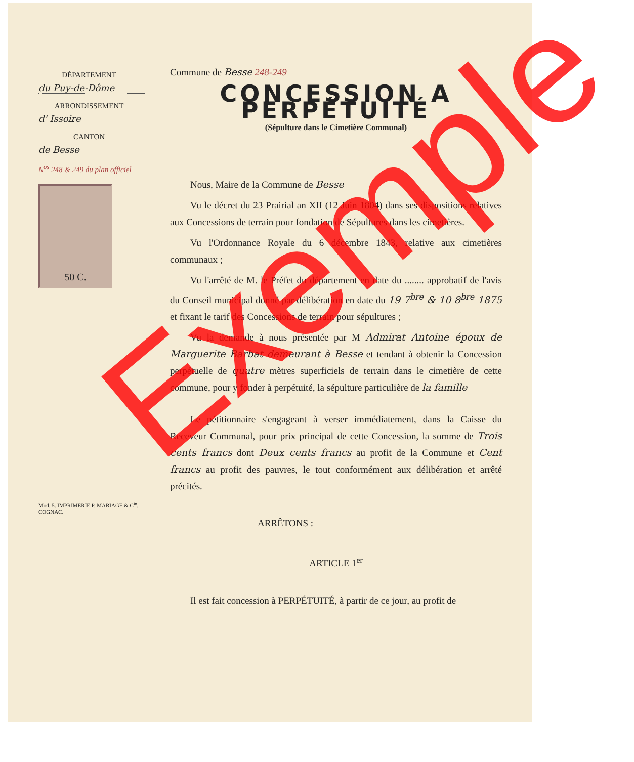DÉPARTEMENT
du Puy-de-Dôme
ARRONDISSEMENT
d' Issoire
CANTON
de Besse
N<sup>os</sup> 248 & 249 du plan officiel
50 C.
Mod. 5. IMPRIMERIE P. MARIAGE & C<sup>ie</sup>. — COGNAC.
Commune de Besse 248-249
CONCESSION A PERPÉTUITÉ
(Sépulture dans le Cimetière Communal)
Nous, Maire de la Commune de Besse
Vu le décret du 23 Prairial an XII (12 Juin 1804) dans ses dispositions relatives aux Concessions de terrain pour fondation de Sépultures dans les cimetières.
Vu l'Ordonnance Royale du 6 décembre 1843, relative aux cimetières communaux ;
Vu l'arrêté de M. le Préfet du département en date du ........ approbatif de l'avis du Conseil municipal donné par délibération en date du 19 7<sup>bre</sup> & 10 8<sup>bre</sup> 1875 et fixant le tarif des Concessions de terrain pour sépultures ;
Vu la demande à nous présentée par M Admirat Antoine époux de Marguerite Barbat demeurant à Besse et tendant à obtenir la Concession perpétuelle de quatre mètres superficiels de terrain dans le cimetière de cette commune, pour y fonder à perpétuité, la sépulture particulière de la famille
Le pétitionnaire s'engageant à verser immédiatement, dans la Caisse du Receveur Communal, pour prix principal de cette Concession, la somme de Trois cents francs dont Deux cents francs au profit de la Commune et Cent francs au profit des pauvres, le tout conformément aux délibération et arrêté précités.
ARRÊTONS :
ARTICLE 1<sup>er</sup>
Il est fait concession à PERPÉTUITÉ, à partir de ce jour, au profit de
Exemple